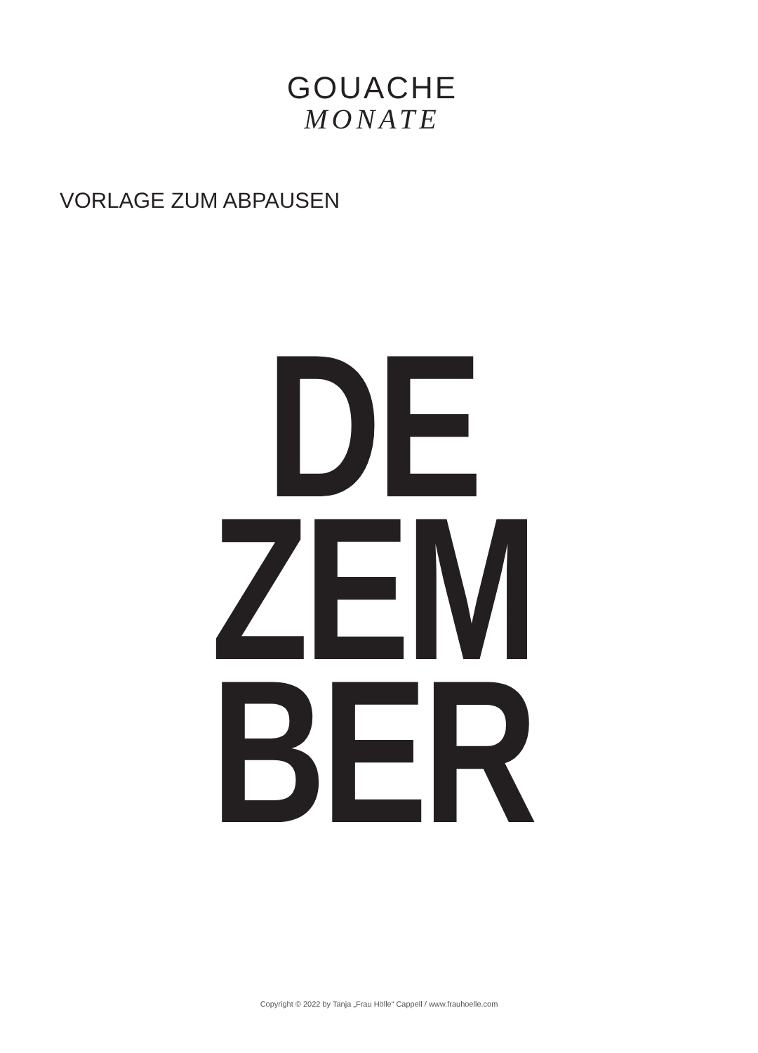GOUACHE
MONATE
VORLAGE ZUM ABPAUSEN
DE
ZEM
BER
Copyright © 2022 by Tanja „Frau Hölle“ Cappell / www.frauhoelle.com